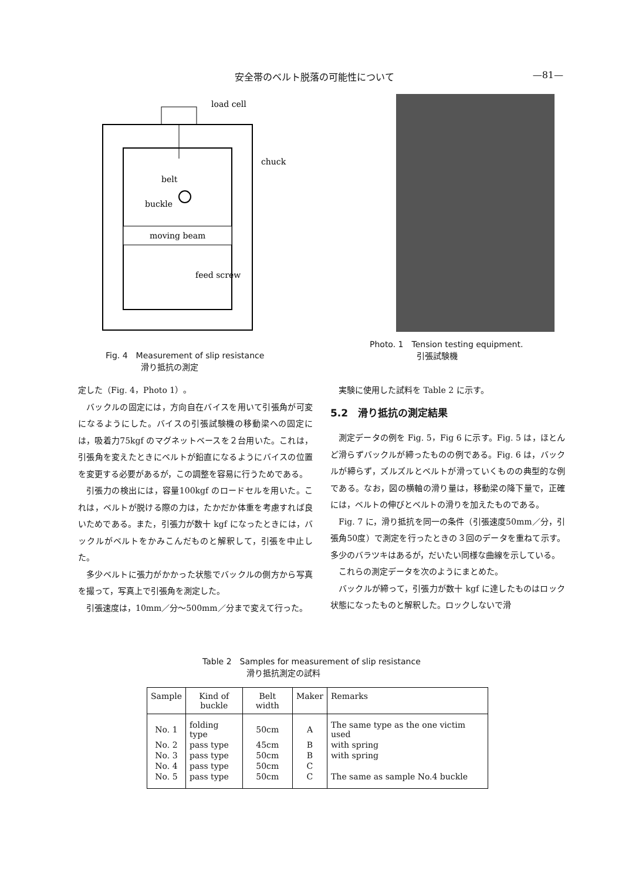安全帯のベルト脱落の可能性について —81—
moving beam
load cell
chuck
belt
buckle
feed screw
Fig. 4　Measurement of slip resistance
滑り抵抗の測定
Photo. 1　Tension testing equipment.
引張試験機
定した（Fig. 4，Photo 1）。
バックルの固定には，方向自在バイスを用いて引張角が可変になるようにした。バイスの引張試験機の移動梁への固定には，吸着力75kgf のマグネットベースを２台用いた。これは，引張角を変えたときにベルトが鉛直になるようにバイスの位置を変更する必要があるが，この調整を容易に行うためである。
引張力の検出には，容量100kgf のロードセルを用いた。これは，ベルトが脱ける際の力は，たかだか体重を考慮すれば良いためである。また，引張力が数十 kgf になったときには，バックルがベルトをかみこんだものと解釈して，引張を中止した。
多少ベルトに張力がかかった状態でバックルの側方から写真を撮って，写真上で引張角を測定した。
引張速度は，10mm／分～500mm／分まで変えて行った。
実験に使用した試料を Table 2 に示す。
5.2　滑り抵抗の測定結果
測定データの例を Fig. 5，Fig 6 に示す。Fig. 5 は，ほとんど滑らずバックルが締ったものの例である。Fig. 6 は，バックルが締らず，ズルズルとベルトが滑っていくものの典型的な例である。なお，図の横軸の滑り量は，移動梁の降下量で，正確には，ベルトの伸びとベルトの滑りを加えたものである。
Fig. 7 に，滑り抵抗を同一の条件（引張速度50mm／分，引張角50度）で測定を行ったときの３回のデータを重ねて示す。多少のバラツキはあるが，だいたい同様な曲線を示している。
これらの測定データを次のようにまとめた。
バックルが締って，引張力が数十 kgf に達したものはロック状態になったものと解釈した。ロックしないで滑
Table 2　Samples for measurement of slip resistance
滑り抵抗測定の試料
| Sample | Kind of buckle | Belt width | Maker | Remarks |
| --- | --- | --- | --- | --- |
| No. 1 | folding type | 50cm | A | The same type as the one victim used |
| No. 2 | pass type | 45cm | B | with spring |
| No. 3 | pass type | 50cm | B | with spring |
| No. 4 | pass type | 50cm | C | |
| No. 5 | pass type | 50cm | C | The same as sample No.4 buckle |